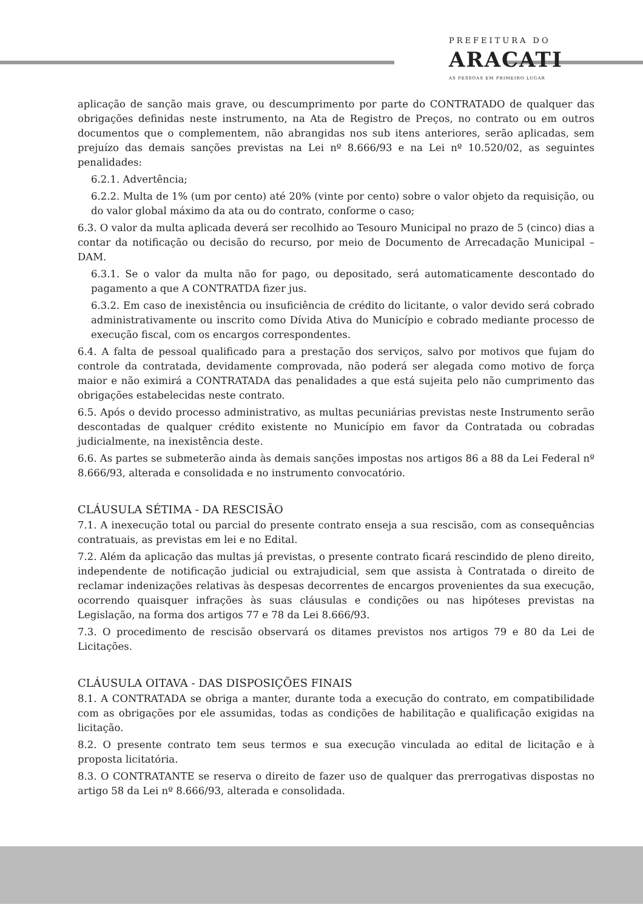PREFEITURA DO
ARACATI
AS PESSOAS EM PRIMEIRO LUGAR
aplicação de sanção mais grave, ou descumprimento por parte do CONTRATADO de qualquer das obrigações definidas neste instrumento, na Ata de Registro de Preços, no contrato ou em outros documentos que o complementem, não abrangidas nos sub itens anteriores, serão aplicadas, sem prejuízo das demais sanções previstas na Lei nº 8.666/93 e na Lei nº 10.520/02, as seguintes penalidades:
6.2.1. Advertência;
6.2.2. Multa de 1% (um por cento) até 20% (vinte por cento) sobre o valor objeto da requisição, ou do valor global máximo da ata ou do contrato, conforme o caso;
6.3. O valor da multa aplicada deverá ser recolhido ao Tesouro Municipal no prazo de 5 (cinco) dias a contar da notificação ou decisão do recurso, por meio de Documento de Arrecadação Municipal – DAM.
6.3.1. Se o valor da multa não for pago, ou depositado, será automaticamente descontado do pagamento a que A CONTRATDA fizer jus.
6.3.2. Em caso de inexistência ou insuficiência de crédito do licitante, o valor devido será cobrado administrativamente ou inscrito como Dívida Ativa do Município e cobrado mediante processo de execução fiscal, com os encargos correspondentes.
6.4. A falta de pessoal qualificado para a prestação dos serviços, salvo por motivos que fujam do controle da contratada, devidamente comprovada, não poderá ser alegada como motivo de força maior e não eximirá a CONTRATADA das penalidades a que está sujeita pelo não cumprimento das obrigações estabelecidas neste contrato.
6.5. Após o devido processo administrativo, as multas pecuniárias previstas neste Instrumento serão descontadas de qualquer crédito existente no Município em favor da Contratada ou cobradas judicialmente, na inexistência deste.
6.6. As partes se submeterão ainda às demais sanções impostas nos artigos 86 a 88 da Lei Federal nº 8.666/93, alterada e consolidada e no instrumento convocatório.
CLÁUSULA SÉTIMA - DA RESCISÃO
7.1. A inexecução total ou parcial do presente contrato enseja a sua rescisão, com as consequências contratuais, as previstas em lei e no Edital.
7.2. Além da aplicação das multas já previstas, o presente contrato ficará rescindido de pleno direito, independente de notificação judicial ou extrajudicial, sem que assista à Contratada o direito de reclamar indenizações relativas às despesas decorrentes de encargos provenientes da sua execução, ocorrendo quaisquer infrações às suas cláusulas e condições ou nas hipóteses previstas na Legislação, na forma dos artigos 77 e 78 da Lei 8.666/93.
7.3. O procedimento de rescisão observará os ditames previstos nos artigos 79 e 80 da Lei de Licitações.
CLÁUSULA OITAVA - DAS DISPOSIÇÕES FINAIS
8.1. A CONTRATADA se obriga a manter, durante toda a execução do contrato, em compatibilidade com as obrigações por ele assumidas, todas as condições de habilitação e qualificação exigidas na licitação.
8.2. O presente contrato tem seus termos e sua execução vinculada ao edital de licitação e à proposta licitatória.
8.3. O CONTRATANTE se reserva o direito de fazer uso de qualquer das prerrogativas dispostas no artigo 58 da Lei nº 8.666/93, alterada e consolidada.